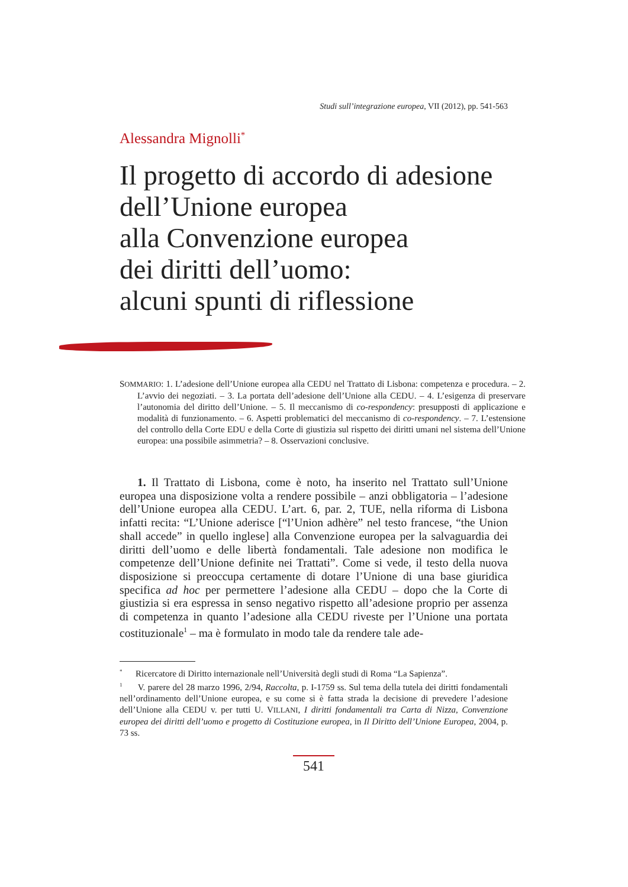Studi sull’integrazione europea, VII (2012), pp. 541-563
Alessandra Mignolli<sup>*</sup>
Il progetto di accordo di adesione
dell’Unione europea
alla Convenzione europea
dei diritti dell’uomo:
alcuni spunti di riflessione
SOMMARIO: 1. L’adesione dell’Unione europea alla CEDU nel Trattato di Lisbona: competenza e procedura. – 2. L’avvio dei negoziati. – 3. La portata dell’adesione dell’Unione alla CEDU. – 4. L’esigenza di preservare l’autonomia del diritto dell’Unione. – 5. Il meccanismo di co-respondency: presupposti di applicazione e modalità di funzionamento. – 6. Aspetti problematici del meccanismo di co-respondency. – 7. L’estensione del controllo della Corte EDU e della Corte di giustizia sul rispetto dei diritti umani nel sistema dell’Unione europea: una possibile asimmetria? – 8. Osservazioni conclusive.
1. Il Trattato di Lisbona, come è noto, ha inserito nel Trattato sull’Unione europea una disposizione volta a rendere possibile – anzi obbligatoria – l’adesione dell’Unione europea alla CEDU. L’art. 6, par. 2, TUE, nella riforma di Lisbona infatti recita: “L’Unione aderisce [“l’Union adhère” nel testo francese, “the Union shall accede” in quello inglese] alla Convenzione europea per la salvaguardia dei diritti dell’uomo e delle libertà fondamentali. Tale adesione non modifica le competenze dell’Unione definite nei Trattati”. Come si vede, il testo della nuova disposizione si preoccupa certamente di dotare l’Unione di una base giuridica specifica ad hoc per permettere l’adesione alla CEDU – dopo che la Corte di giustizia si era espressa in senso negativo rispetto all’adesione proprio per assenza di competenza in quanto l’adesione alla CEDU riveste per l’Unione una portata costituzionale<sup>1</sup> – ma è formulato in modo tale da rendere tale ade-
<sup>*</sup> Ricercatore di Diritto internazionale nell’Università degli studi di Roma “La Sapienza”.
<sup>1</sup> V. parere del 28 marzo 1996, 2/94, Raccolta, p. I-1759 ss. Sul tema della tutela dei diritti fondamentali nell’ordinamento dell’Unione europea, e su come si è fatta strada la decisione di prevedere l’adesione dell’Unione alla CEDU v. per tutti U. VILLANI, I diritti fondamentali tra Carta di Nizza, Convenzione europea dei diritti dell’uomo e progetto di Costituzione europea, in Il Diritto dell’Unione Europea, 2004, p. 73 ss.
541